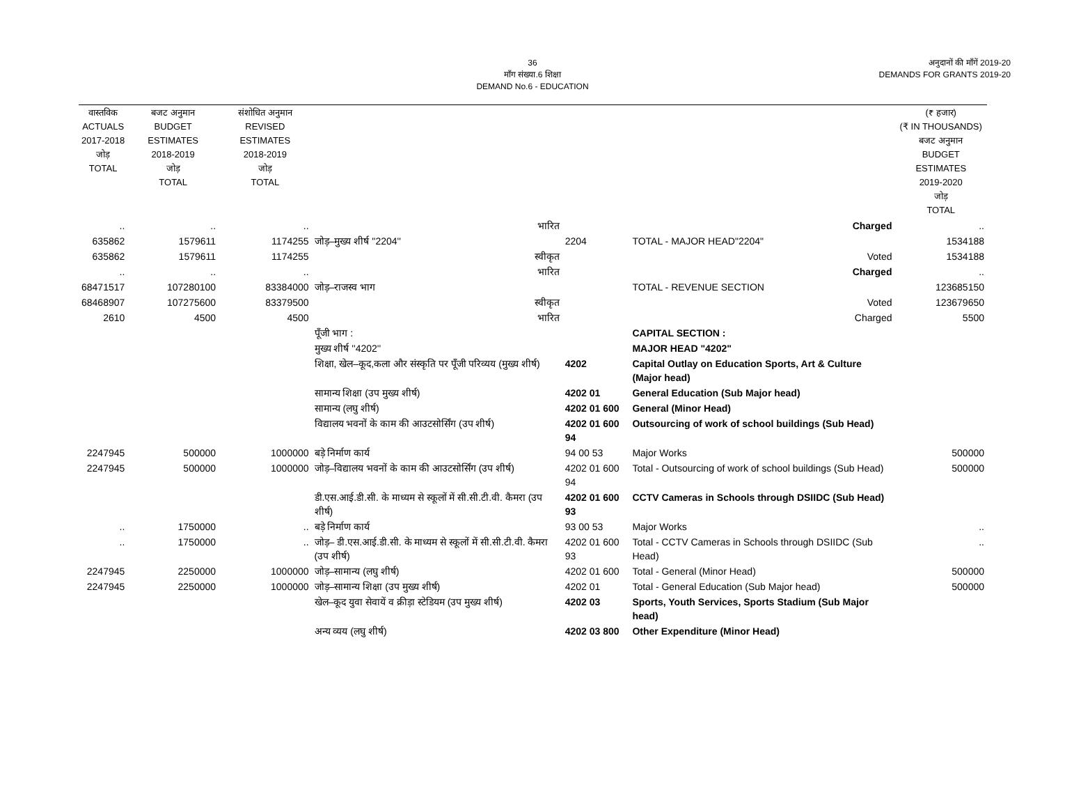36
माँग संख्या.6 शिक्षा
DEMAND No.6 - EDUCATION
अनुदानों की माँगें 2019-20
DEMANDS FOR GRANTS 2019-20
| वास्तविक ACTUALS 2017-2018 जोड़ TOTAL | बजट अनुमान BUDGET ESTIMATES 2018-2019 जोड़ TOTAL | संशोधित अनुमान REVISED ESTIMATES 2018-2019 जोड़ TOTAL | | | | (₹ हजार) (₹ IN THOUSANDS) बजट अनुमान BUDGET ESTIMATES 2019-2020 जोड़ TOTAL |
| --- | --- | --- | --- | --- | --- | --- |
| .. | .. | .. | भारित | | Charged | .. |
| 635862 | 1579611 | 1174255 | जोड़–मुख्य शीर्ष ''2204'' | 2204 | TOTAL - MAJOR HEAD"2204" | 1534188 |
| 635862 | 1579611 | 1174255 | स्वीकृत | | Voted | 1534188 |
| .. | .. | .. | भारित | | Charged | .. |
| 68471517 | 107280100 | 83384000 | जोड़–राजस्व भाग | | TOTAL - REVENUE SECTION | 123685150 |
| 68468907 | 107275600 | 83379500 | स्वीकृत | | Voted | 123679650 |
| 2610 | 4500 | 4500 | भारित | | Charged | 5500 |
| | | | पूँजी भाग : | | CAPITAL SECTION : | |
| | | | मुख्य शीर्ष ''4202'' | | MAJOR HEAD "4202" | |
| | | | शिक्षा, खेल–कूद,कला और संस्कृति पर पूँजी परिव्यय (मुख्य शीर्ष) | 4202 | Capital Outlay on Education Sports, Art & Culture (Major head) | |
| | | | सामान्य शिक्षा (उप मुख्य शीर्ष) | 4202 01 | General Education (Sub Major head) | |
| | | | सामान्य (लघु शीर्ष) | 4202 01 600 | General (Minor Head) | |
| | | | विद्यालय भवनों के काम की आउटसोर्सिंग (उप शीर्ष) | 4202 01 600 94 | Outsourcing of work of school buildings (Sub Head) | |
| 2247945 | 500000 | 1000000 | बड़े निर्माण कार्य | 94 00 53 | Major Works | 500000 |
| 2247945 | 500000 | 1000000 | जोड़–विद्यालय भवनों के काम की आउटसोर्सिंग (उप शीर्ष) | 4202 01 600 94 | Total - Outsourcing of work of school buildings (Sub Head) | 500000 |
| | | | डी.एस.आई.डी.सी. के माध्यम से स्कूलों में सी.सी.टी.वी. कैमरा (उप शीर्ष) | 4202 01 600 93 | CCTV Cameras in Schools through DSIIDC (Sub Head) | |
| .. | 1750000 | .. | बड़े निर्माण कार्य | 93 00 53 | Major Works | .. |
| .. | 1750000 | .. | जोड़– डी.एस.आई.डी.सी. के माध्यम से स्कूलों में सी.सी.टी.वी. कैमरा (उप शीर्ष) | 4202 01 600 93 | Total - CCTV Cameras in Schools through DSIIDC (Sub Head) | .. |
| 2247945 | 2250000 | 1000000 | जोड़–सामान्य (लघु शीर्ष) | 4202 01 600 | Total - General (Minor Head) | 500000 |
| 2247945 | 2250000 | 1000000 | जोड़–सामान्य शिक्षा (उप मुख्य शीर्ष) | 4202 01 | Total - General Education (Sub Major head) | 500000 |
| | | | खेल–कूद युवा सेवायें व क्रीड़ा स्टेडियम (उप मुख्य शीर्ष) | 4202 03 | Sports, Youth Services, Sports Stadium (Sub Major head) | |
| | | | अन्य व्यय (लघु शीर्ष) | 4202 03 800 | Other Expenditure (Minor Head) | |